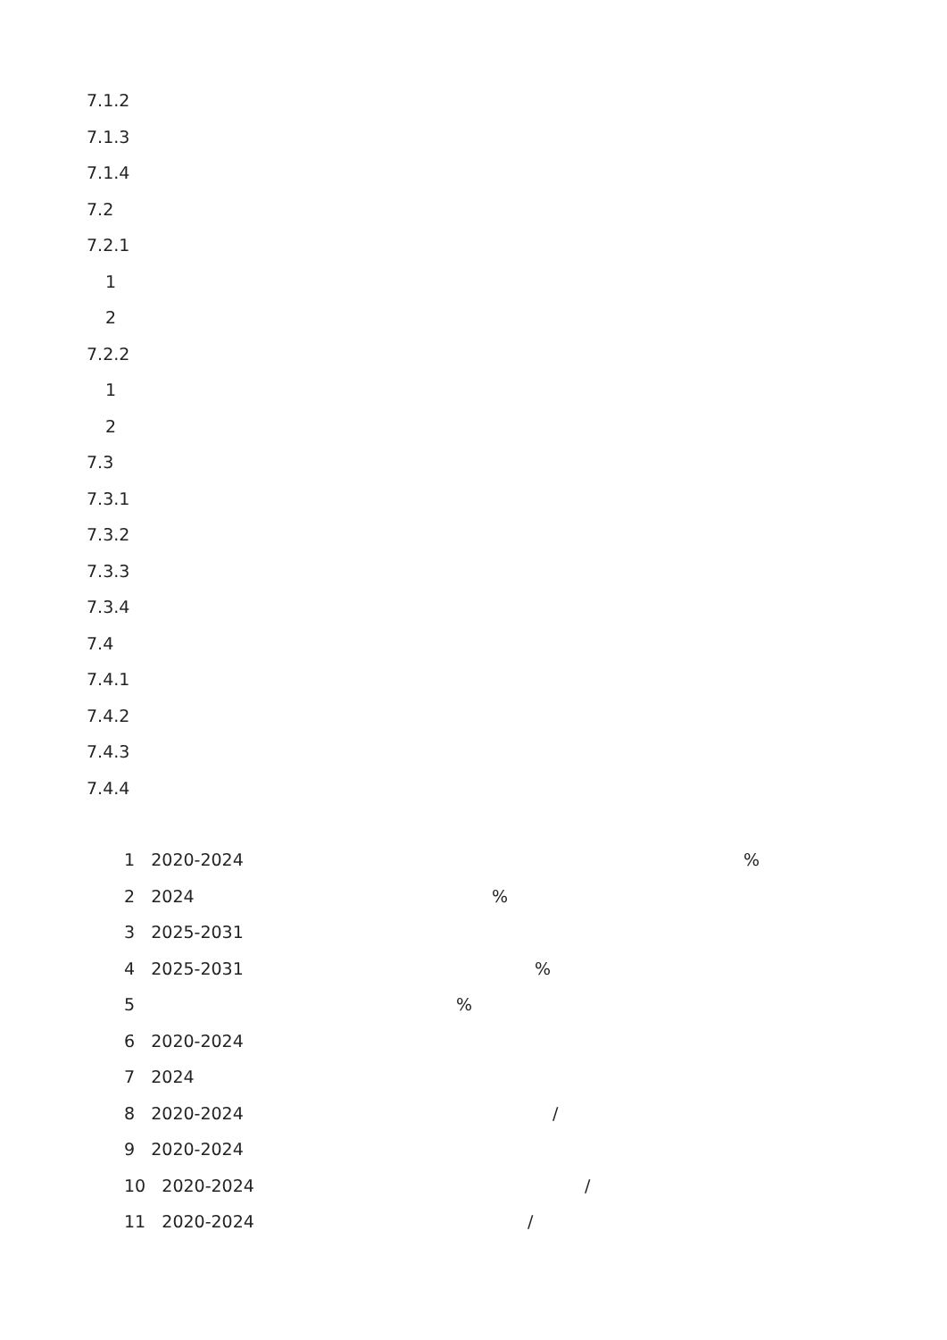7.1.2
7.1.3
7.1.4
7.2
7.2.1
1
2
7.2.2
1
2
7.3
7.3.1
7.3.2
7.3.3
7.3.4
7.4
7.4.1
7.4.2
7.4.3
7.4.4
1 2020-2024 %
2 2024 %
3 2025-2031
4 2025-2031 %
5 %
6 2020-2024
7 2024
8 2020-2024 /
9 2020-2024
10 2020-2024 /
11 2020-2024 /